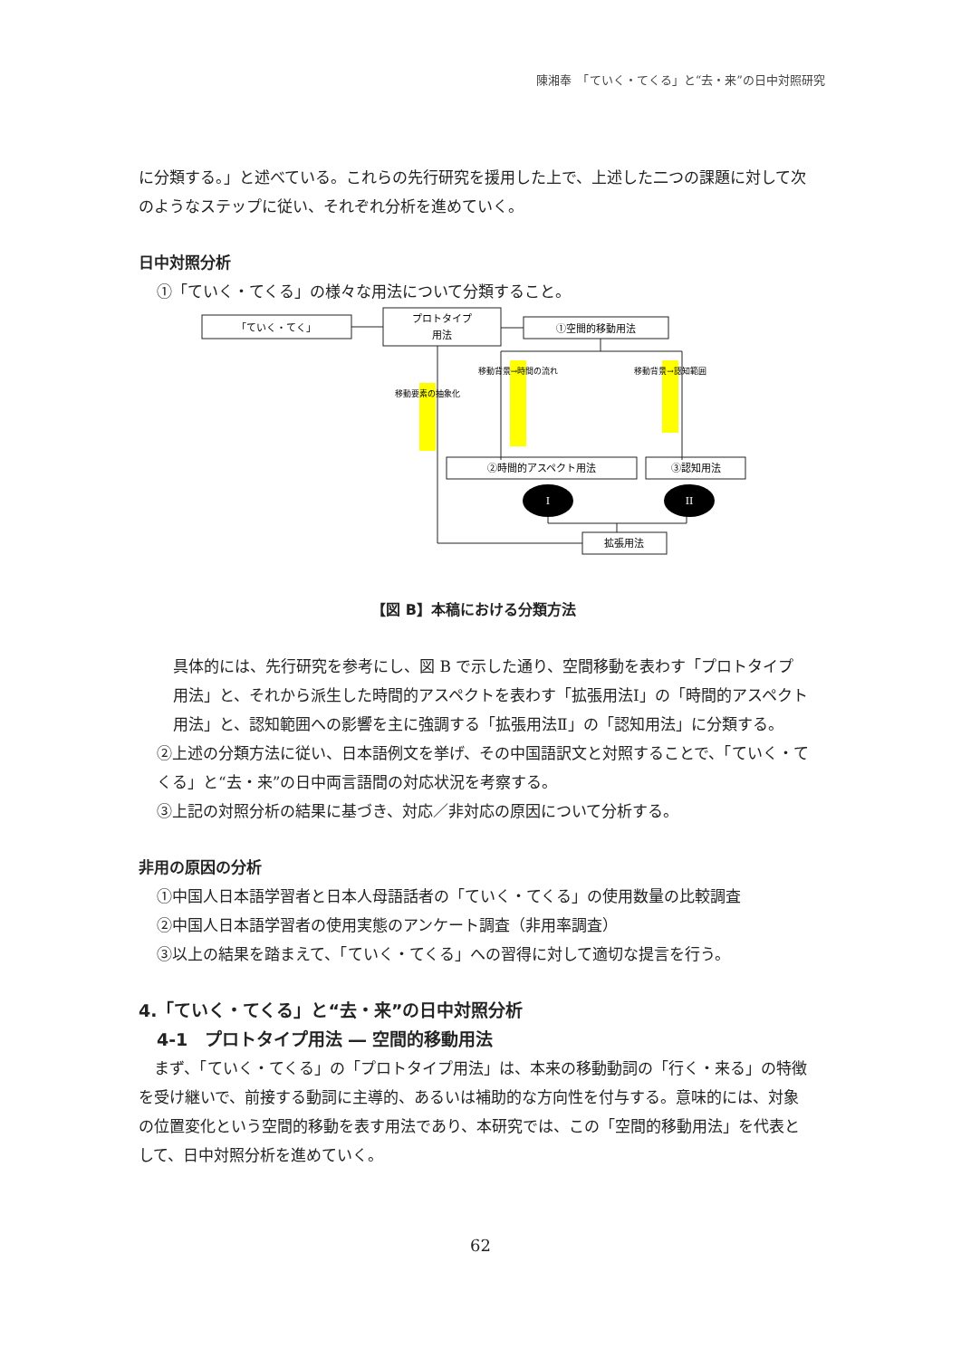陳湘奉　「ていく・てくる」と“去・来”の日中対照研究
に分類する。」と述べている。これらの先行研究を援用した上で、上述した二つの課題に対して次のようなステップに従い、それぞれ分析を進めていく。
日中対照分析
①「ていく・てくる」の様々な用法について分類すること。
「ていく・てく」
プロトタイプ
用法
①空間的移動用法
②時間的アスペクト用法
③認知用法
拡張用法
I
II
移動要素の抽象化
移動背景→時間の流れ
移動背景→認知範囲
【図 B】本稿における分類方法
具体的には、先行研究を参考にし、図 B で示した通り、空間移動を表わす「プロトタイプ用法」と、それから派生した時間的アスペクトを表わす「拡張用法Ⅰ」の「時間的アスペクト用法」と、認知範囲への影響を主に強調する「拡張用法Ⅱ」の「認知用法」に分類する。
②上述の分類方法に従い、日本語例文を挙げ、その中国語訳文と対照することで、「ていく・てくる」と“去・来”の日中両言語間の対応状況を考察する。
③上記の対照分析の結果に基づき、対応／非対応の原因について分析する。
非用の原因の分析
①中国人日本語学習者と日本人母語話者の「ていく・てくる」の使用数量の比較調査
②中国人日本語学習者の使用実態のアンケート調査（非用率調査）
③以上の結果を踏まえて、「ていく・てくる」への習得に対して適切な提言を行う。
4.「ていく・てくる」と“去・来”の日中対照分析
4-1　プロトタイプ用法 ― 空間的移動用法
　まず、「ていく・てくる」の「プロトタイプ用法」は、本来の移動動詞の「行く・来る」の特徴を受け継いで、前接する動詞に主導的、あるいは補助的な方向性を付与する。意味的には、対象の位置変化という空間的移動を表す用法であり、本研究では、この「空間的移動用法」を代表として、日中対照分析を進めていく。
62